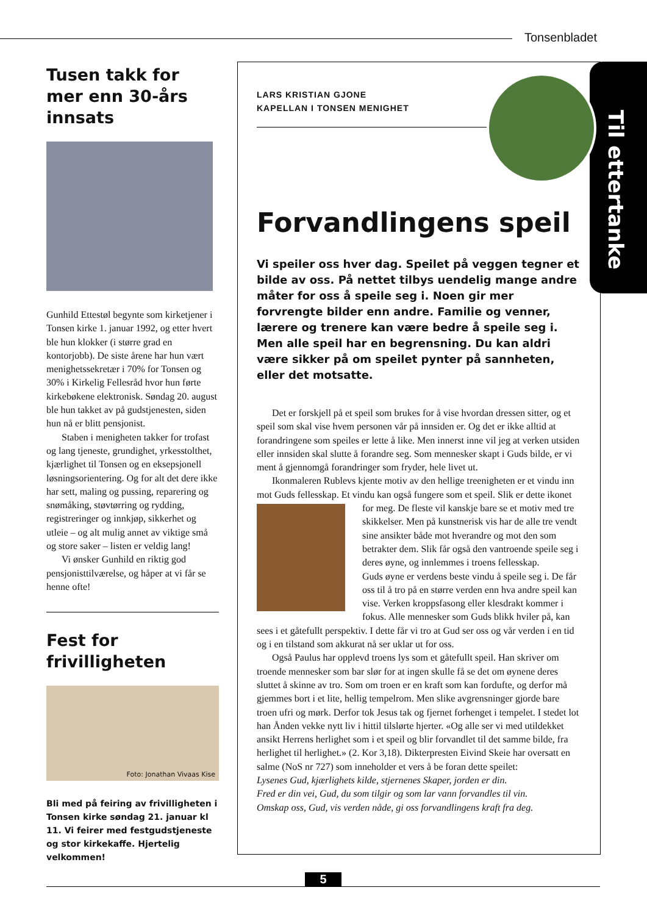Tonsenbladet
Tusen takk for mer enn 30-års innsats
Gunhild Ettestøl begynte som kirke­tjener i Tonsen kirke 1. januar 1992, og etter hvert ble hun klokker (i større grad en kontorjobb). De siste årene har hun vært menighetssekretær i 70% for Tonsen og 30% i Kirkelig Fellesråd hvor hun førte kirkebøkene elektronisk. Søndag 20. august ble hun takket av på gudstjenesten, siden hun nå er blitt pensjonist.
Staben i menigheten takker for trofast og lang tjeneste, grundighet, yrkesstolthet, kjærlighet til Tonsen og en eksepsjonell løsningsorientering. Og for alt det dere ikke har sett, maling og pussing, reparering og snømåking, støvtørring og rydding, registreringer og innkjøp, sikkerhet og utleie – og alt mulig annet av viktige små og store saker – listen er veldig lang!
Vi ønsker Gunhild en riktig god pensjonisttilværelse, og håper at vi får se henne ofte!
Fest for frivilligheten
Foto: Jonathan Vivaas Kise
Bli med på feiring av frivilligheten i Tonsen kirke søndag 21. januar kl 11. Vi feirer med festgudstjeneste og stor kirkekaffe. Hjertelig velkom­men!
Til ettertanke
LARS KRISTIAN GJONE
KAPELLAN I TONSEN MENIGHET
Forvandlingens speil
Vi speiler oss hver dag. Speilet på veggen tegner et bilde av oss. På nettet tilbys uendelig mange andre måter for oss å speile seg i. Noen gir mer forvrengte bilder enn andre. Familie og venner, lærere og trenere kan være bedre å speile seg i. Men alle speil har en begrensning. Du kan aldri være sikker på om speilet pynter på sannheten, eller det motsatte.
Det er forskjell på et speil som brukes for å vise hvordan dressen sitter, og et speil som skal vise hvem personen vår på innsiden er. Og det er ikke alltid at forandringene som speiles er lette å like. Men innerst inne vil jeg at verken utsiden eller innsiden skal slutte å forandre seg. Som mennesker skapt i Guds bilde, er vi ment å gjennomgå forandringer som fryder, hele livet ut.
Ikonmaleren Rublevs kjente motiv av den hellige treenigheten er et vindu inn mot Guds fellesskap. Et vindu kan også fungere som et speil. Slik er dette ikonet for meg. De fleste vil kanskje bare se et motiv med tre skikkelser. Men på kunstnerisk vis har de alle tre vendt sine ansikter både mot hverandre og mot den som betrakter dem. Slik får også den vantroende speile seg i deres øyne, og innlemmes i troens fellesskap.
Guds øyne er verdens beste vindu å speile seg i. De får oss til å tro på en større verden enn hva andre speil kan vise. Verken kroppsfasong eller klesdrakt kommer i fokus. Alle mennesker som Guds blikk hviler på, kan sees i et gåtefullt perspektiv. I dette får vi tro at Gud ser oss og vår verden i en tid og i en tilstand som akkurat nå ser uklar ut for oss.
Også Paulus har opplevd troens lys som et gåtefullt speil. Han skriver om troende mennesker som bar slør for at ingen skulle få se det om øynene deres sluttet å skinne av tro. Som om troen er en kraft som kan fordufte, og derfor må gjemmes bort i et lite, hellig tempelrom. Men slike avgrensninger gjorde bare troen ufri og mørk. Derfor tok Jesus tak og fjernet forhenget i tempelet. I stedet lot han Ånden vekke nytt liv i hittil tilslørte hjerter. «Og alle ser vi med utildekket ansikt Herrens herlighet som i et speil og blir forvandlet til det samme bilde, fra herlighet til herlighet.» (2. Kor 3,18). Dikterpresten Eivind Skeie har oversatt en salme (NoS nr 727) som inneholder et vers å be foran dette speilet:
Lysenes Gud, kjærlighets kilde, stjernenes Skaper, jorden er din.
Fred er din vei, Gud, du som tilgir og som lar vann forvandles til vin.
Omskap oss, Gud, vis verden nåde, gi oss forvandlingens kraft fra deg.
5